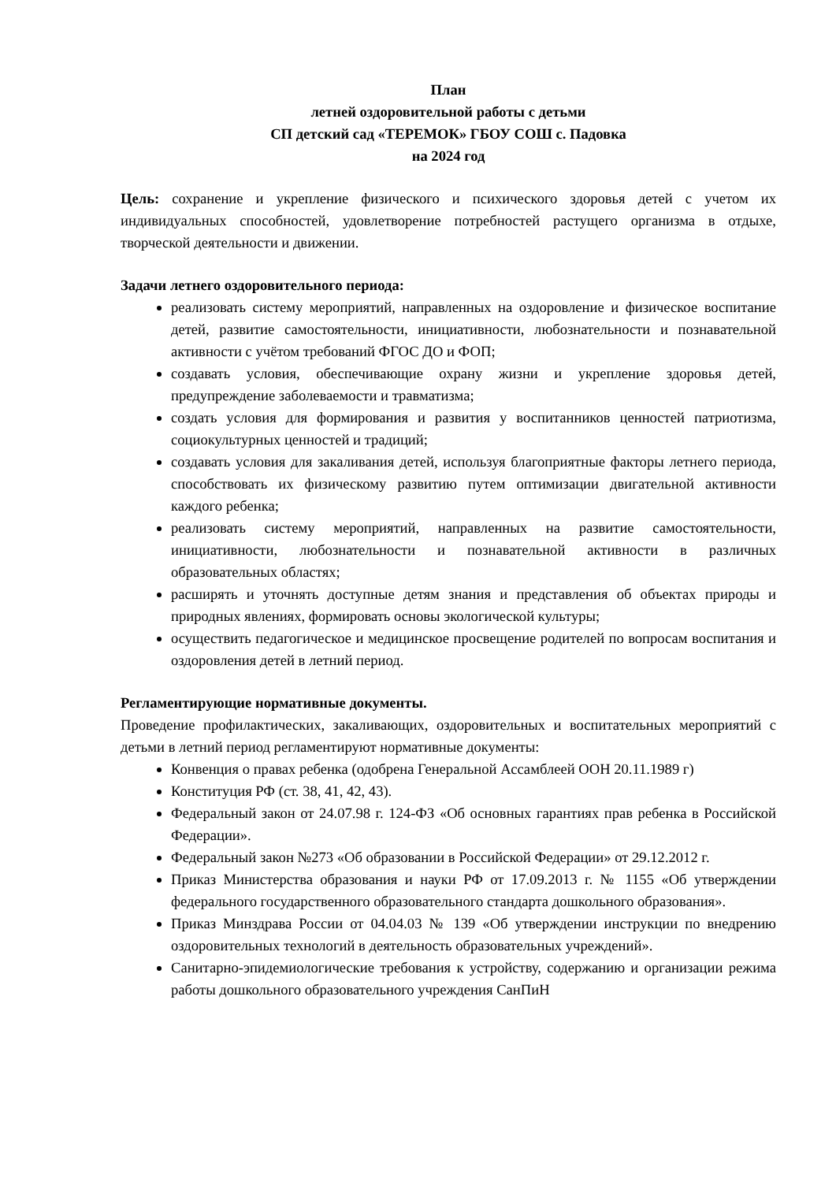План
летней оздоровительной работы с детьми
СП детский сад «ТЕРЕМОК» ГБОУ СОШ с. Падовка
на 2024 год
Цель: сохранение и укрепление физического и психического здоровья детей с учетом их индивидуальных способностей, удовлетворение потребностей растущего организма в отдыхе, творческой деятельности и движении.
Задачи летнего оздоровительного периода:
реализовать систему мероприятий, направленных на оздоровление и физическое воспитание детей, развитие самостоятельности, инициативности, любознательности и познавательной активности с учётом требований ФГОС ДО и ФОП;
создавать условия, обеспечивающие охрану жизни и укрепление здоровья детей, предупреждение заболеваемости и травматизма;
создать условия для формирования и развития у воспитанников ценностей патриотизма, социокультурных ценностей и традиций;
создавать условия для закаливания детей, используя благоприятные факторы летнего периода, способствовать их физическому развитию путем оптимизации двигательной активности каждого ребенка;
реализовать систему мероприятий, направленных на развитие самостоятельности, инициативности, любознательности и познавательной активности в различных образовательных областях;
расширять и уточнять доступные детям знания и представления об объектах природы и природных явлениях, формировать основы экологической культуры;
осуществить педагогическое и медицинское просвещение родителей по вопросам воспитания и оздоровления детей в летний период.
Регламентирующие нормативные документы.
Проведение профилактических, закаливающих, оздоровительных и воспитательных мероприятий с детьми в летний период регламентируют нормативные документы:
Конвенция о правах ребенка (одобрена Генеральной Ассамблеей ООН 20.11.1989 г)
Конституция РФ (ст. 38, 41, 42, 43).
Федеральный закон от 24.07.98 г. 124-ФЗ «Об основных гарантиях прав ребенка в Российской Федерации».
Федеральный закон №273 «Об образовании в Российской Федерации» от 29.12.2012 г.
Приказ Министерства образования и науки РФ от 17.09.2013 г. № 1155 «Об утверждении федерального государственного образовательного стандарта дошкольного образования».
Приказ Минздрава России от 04.04.03 № 139 «Об утверждении инструкции по внедрению оздоровительных технологий в деятельность образовательных учреждений».
Санитарно-эпидемиологические требования к устройству, содержанию и организации режима работы дошкольного образовательного учреждения СанПиН